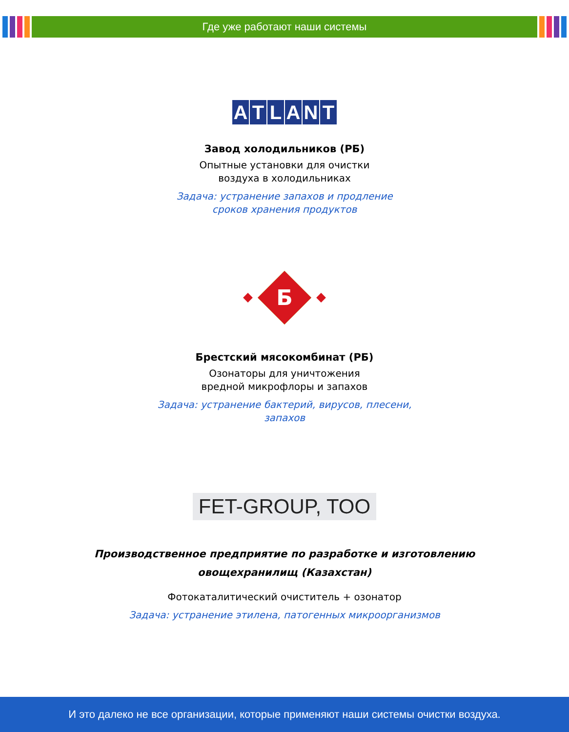Где уже работают наши системы
ATLANT
Завод холодильников (РБ)
Опытные установки для очистки
воздуха в холодильниках
Задача: устранение запахов и продление
сроков хранения продуктов
Б
Брестский мясокомбинат (РБ)
Озонаторы для уничтожения
вредной микрофлоры и запахов
Задача: устранение бактерий, вирусов, плесени,
запахов
FET-GROUP, TOO
Производственное предприятие по разработке и изготовлению
овощехранилищ (Казахстан)
Фотокаталитический очиститель + озонатор
Задача: устранение этилена, патогенных микроорганизмов
И это далеко не все организации, которые применяют наши системы очистки воздуха.